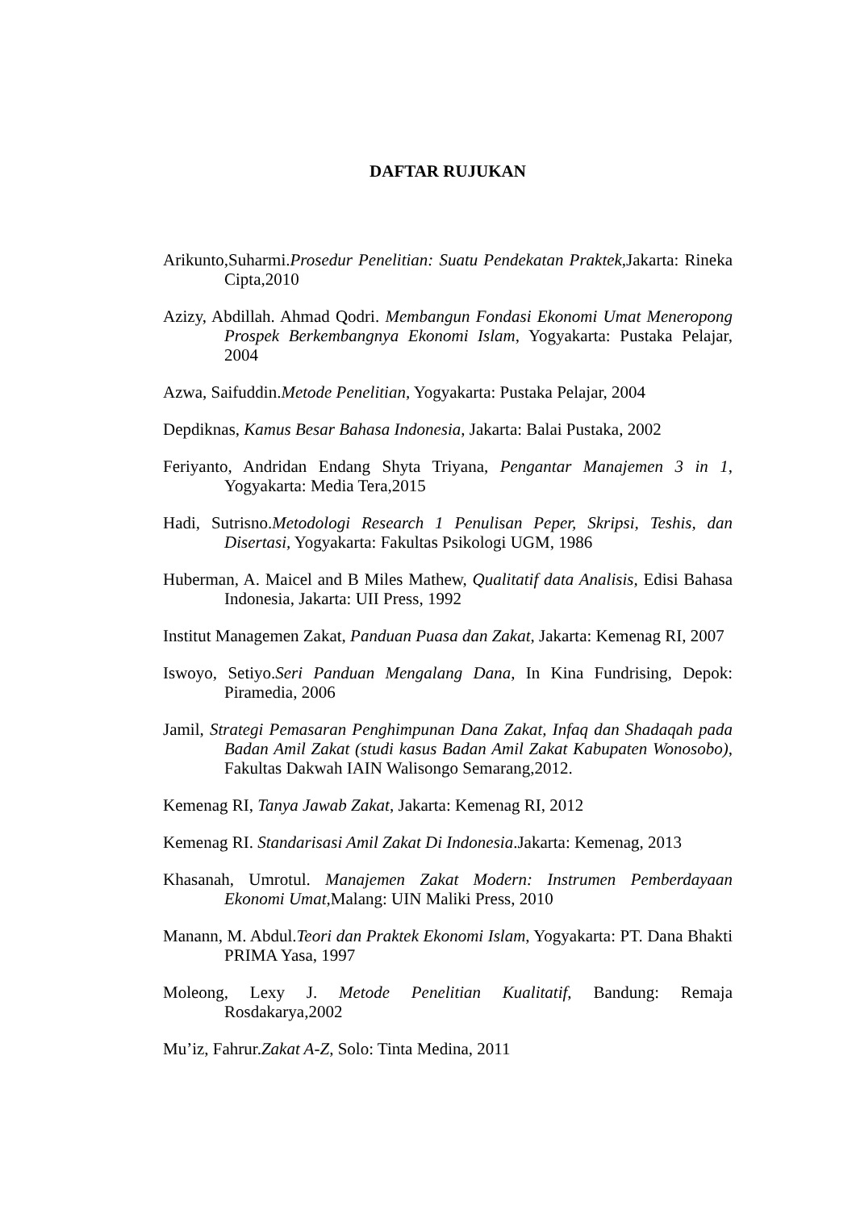DAFTAR RUJUKAN
Arikunto,Suharmi.Prosedur Penelitian: Suatu Pendekatan Praktek,Jakarta: Rineka Cipta,2010
Azizy, Abdillah. Ahmad Qodri. Membangun Fondasi Ekonomi Umat Meneropong Prospek Berkembangnya Ekonomi Islam, Yogyakarta: Pustaka Pelajar, 2004
Azwa, Saifuddin.Metode Penelitian, Yogyakarta: Pustaka Pelajar, 2004
Depdiknas, Kamus Besar Bahasa Indonesia, Jakarta: Balai Pustaka, 2002
Feriyanto, Andridan Endang Shyta Triyana, Pengantar Manajemen 3 in 1, Yogyakarta: Media Tera,2015
Hadi, Sutrisno.Metodologi Research 1 Penulisan Peper, Skripsi, Teshis, dan Disertasi, Yogyakarta: Fakultas Psikologi UGM, 1986
Huberman, A. Maicel and B Miles Mathew, Qualitatif data Analisis, Edisi Bahasa Indonesia, Jakarta: UII Press, 1992
Institut Managemen Zakat, Panduan Puasa dan Zakat, Jakarta: Kemenag RI, 2007
Iswoyo, Setiyo.Seri Panduan Mengalang Dana, In Kina Fundrising, Depok: Piramedia, 2006
Jamil, Strategi Pemasaran Penghimpunan Dana Zakat, Infaq dan Shadaqah pada Badan Amil Zakat (studi kasus Badan Amil Zakat Kabupaten Wonosobo), Fakultas Dakwah IAIN Walisongo Semarang,2012.
Kemenag RI, Tanya Jawab Zakat, Jakarta: Kemenag RI, 2012
Kemenag RI. Standarisasi Amil Zakat Di Indonesia.Jakarta: Kemenag, 2013
Khasanah, Umrotul. Manajemen Zakat Modern: Instrumen Pemberdayaan Ekonomi Umat, Malang: UIN Maliki Press, 2010
Manann, M. Abdul.Teori dan Praktek Ekonomi Islam, Yogyakarta: PT. Dana Bhakti PRIMA Yasa, 1997
Moleong, Lexy J. Metode Penelitian Kualitatif, Bandung: Remaja Rosdakarya,2002
Mu’iz, Fahrur.Zakat A-Z, Solo: Tinta Medina, 2011